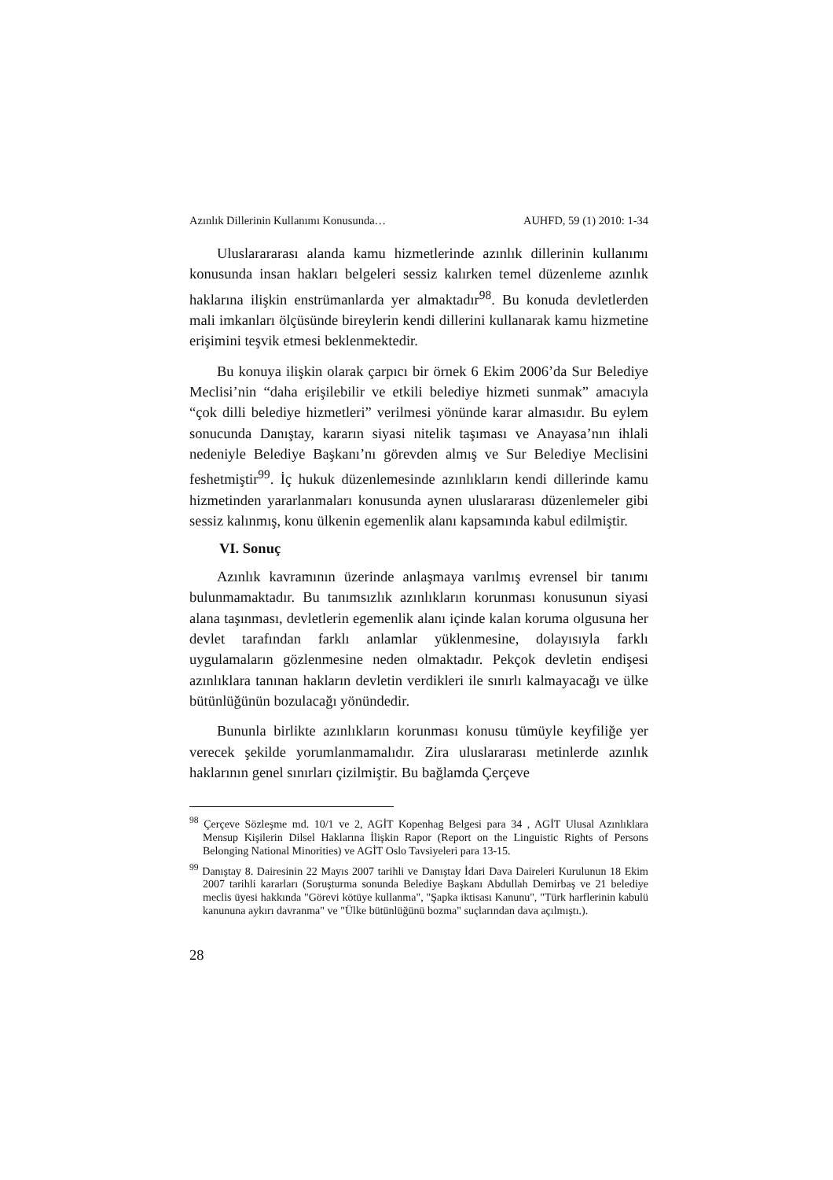Azınlık Dillerinin Kullanımı Konusunda… AUHFD, 59 (1) 2010: 1-34
Uluslarararası alanda kamu hizmetlerinde azınlık dillerinin kullanımı konusunda insan hakları belgeleri sessiz kalırken temel düzenleme azınlık haklarına ilişkin enstrümanlarda yer almaktadır<sup>98</sup>. Bu konuda devletlerden mali imkanları ölçüsünde bireylerin kendi dillerini kullanarak kamu hizmetine erişimini teşvik etmesi beklenmektedir.
Bu konuya ilişkin olarak çarpıcı bir örnek 6 Ekim 2006’da Sur Belediye Meclisi’nin “daha erişilebilir ve etkili belediye hizmeti sunmak” amacıyla “çok dilli belediye hizmetleri” verilmesi yönünde karar almasıdır. Bu eylem sonucunda Danıştay, kararın siyasi nitelik taşıması ve Anayasa’nın ihlali nedeniyle Belediye Başkanı’nı görevden almış ve Sur Belediye Meclisini feshetmiştir<sup>99</sup>. İç hukuk düzenlemesinde azınlıkların kendi dillerinde kamu hizmetinden yararlanmaları konusunda aynen uluslararası düzenlemeler gibi sessiz kalınmış, konu ülkenin egemenlik alanı kapsamında kabul edilmiştir.
VI. Sonuç
Azınlık kavramının üzerinde anlaşmaya varılmış evrensel bir tanımı bulunmamaktadır. Bu tanımsızlık azınlıkların korunması konusunun siyasi alana taşınması, devletlerin egemenlik alanı içinde kalan koruma olgusuna her devlet tarafından farklı anlamlar yüklenmesine, dolayısıyla farklı uygulamaların gözlenmesine neden olmaktadır. Pekçok devletin endişesi azınlıklara tanınan hakların devletin verdikleri ile sınırlı kalmayacağı ve ülke bütünlüğünün bozulacağı yönündedir.
Bununla birlikte azınlıkların korunması konusu tümüyle keyfiliğe yer verecek şekilde yorumlanmamalıdır. Zira uluslararası metinlerde azınlık haklarının genel sınırları çizilmiştir. Bu bağlamda Çerçeve
<sup>98</sup> Çerçeve Sözleşme md. 10/1 ve 2, AGİT Kopenhag Belgesi para 34 , AGİT Ulusal Azınlıklara Mensup Kişilerin Dilsel Haklarına İlişkin Rapor (Report on the Linguistic Rights of Persons Belonging National Minorities) ve AGİT Oslo Tavsiyeleri para 13-15.
<sup>99</sup> Danıştay 8. Dairesinin 22 Mayıs 2007 tarihli ve Danıştay İdari Dava Daireleri Kurulunun 18 Ekim 2007 tarihli kararları (Soruşturma sonunda Belediye Başkanı Abdullah Demirbaş ve 21 belediye meclis üyesi hakkında "Görevi kötüye kullanma", "Şapka iktisası Kanunu", "Türk harflerinin kabulü kanununa aykırı davranma" ve "Ülke bütünlüğünü bozma" suçlarından dava açılmıştı.).
28